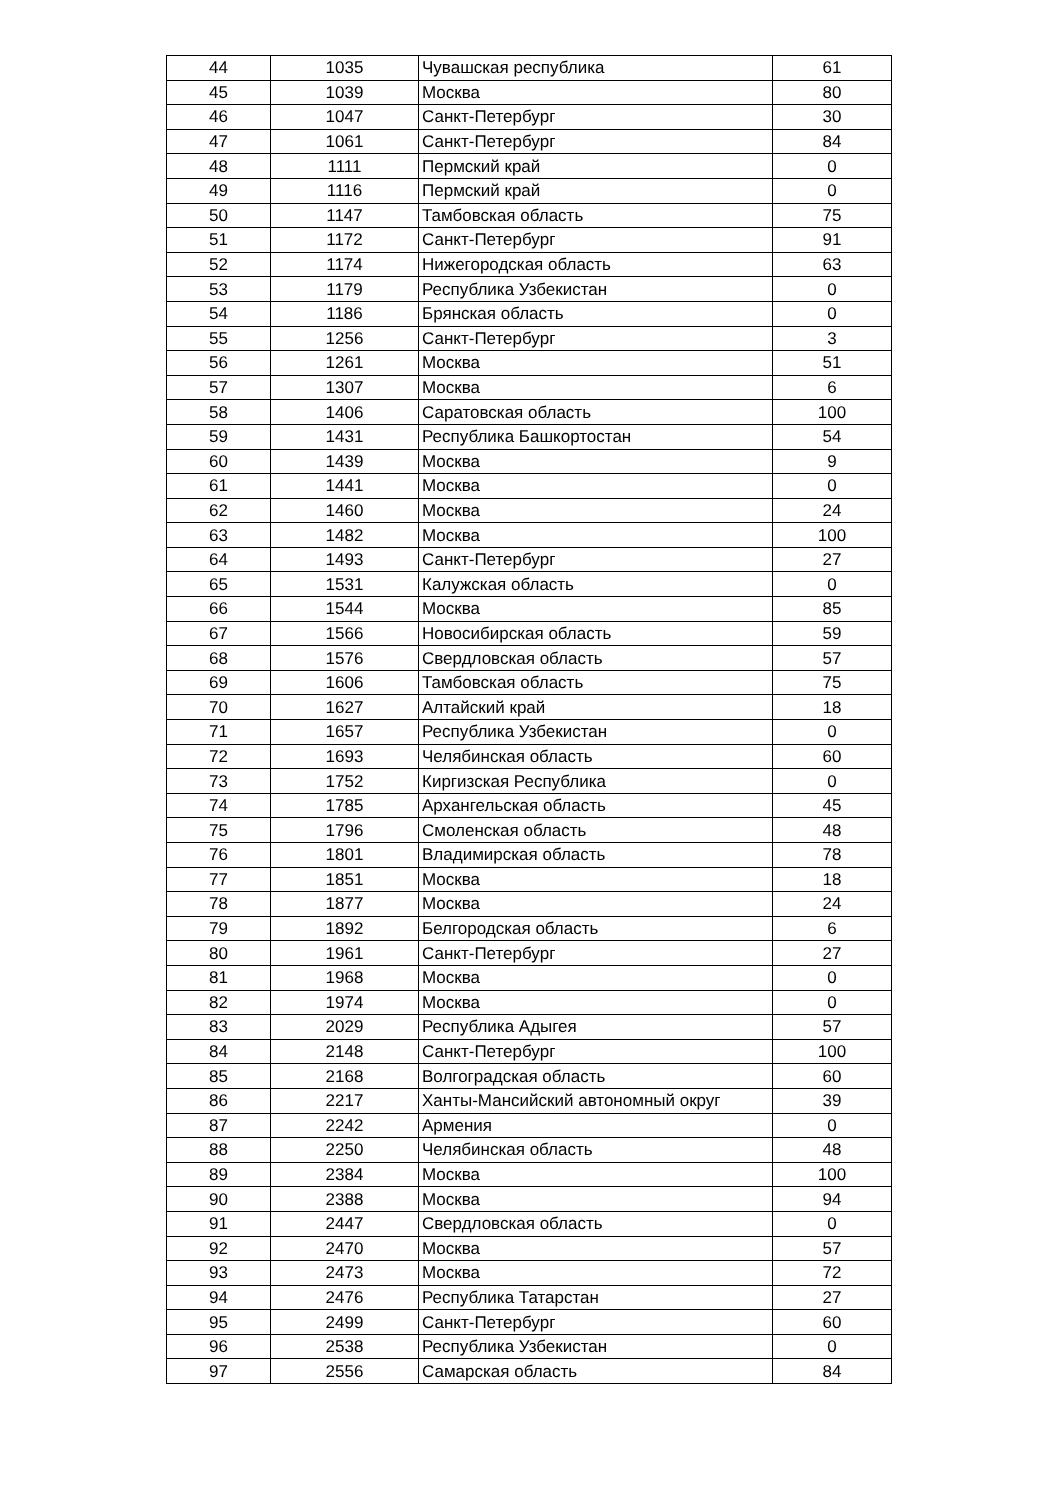| 44 | 1035 | Чувашская республика | 61 |
| 45 | 1039 | Москва | 80 |
| 46 | 1047 | Санкт-Петербург | 30 |
| 47 | 1061 | Санкт-Петербург | 84 |
| 48 | 1111 | Пермский край | 0 |
| 49 | 1116 | Пермский край | 0 |
| 50 | 1147 | Тамбовская область | 75 |
| 51 | 1172 | Санкт-Петербург | 91 |
| 52 | 1174 | Нижегородская область | 63 |
| 53 | 1179 | Республика Узбекистан | 0 |
| 54 | 1186 | Брянская область | 0 |
| 55 | 1256 | Санкт-Петербург | 3 |
| 56 | 1261 | Москва | 51 |
| 57 | 1307 | Москва | 6 |
| 58 | 1406 | Саратовская область | 100 |
| 59 | 1431 | Республика Башкортостан | 54 |
| 60 | 1439 | Москва | 9 |
| 61 | 1441 | Москва | 0 |
| 62 | 1460 | Москва | 24 |
| 63 | 1482 | Москва | 100 |
| 64 | 1493 | Санкт-Петербург | 27 |
| 65 | 1531 | Калужская область | 0 |
| 66 | 1544 | Москва | 85 |
| 67 | 1566 | Новосибирская область | 59 |
| 68 | 1576 | Свердловская область | 57 |
| 69 | 1606 | Тамбовская область | 75 |
| 70 | 1627 | Алтайский край | 18 |
| 71 | 1657 | Республика Узбекистан | 0 |
| 72 | 1693 | Челябинская область | 60 |
| 73 | 1752 | Киргизская Республика | 0 |
| 74 | 1785 | Архангельская область | 45 |
| 75 | 1796 | Смоленская область | 48 |
| 76 | 1801 | Владимирская область | 78 |
| 77 | 1851 | Москва | 18 |
| 78 | 1877 | Москва | 24 |
| 79 | 1892 | Белгородская область | 6 |
| 80 | 1961 | Санкт-Петербург | 27 |
| 81 | 1968 | Москва | 0 |
| 82 | 1974 | Москва | 0 |
| 83 | 2029 | Республика Адыгея | 57 |
| 84 | 2148 | Санкт-Петербург | 100 |
| 85 | 2168 | Волгоградская область | 60 |
| 86 | 2217 | Ханты-Мансийский автономный округ | 39 |
| 87 | 2242 | Армения | 0 |
| 88 | 2250 | Челябинская область | 48 |
| 89 | 2384 | Москва | 100 |
| 90 | 2388 | Москва | 94 |
| 91 | 2447 | Свердловская область | 0 |
| 92 | 2470 | Москва | 57 |
| 93 | 2473 | Москва | 72 |
| 94 | 2476 | Республика Татарстан | 27 |
| 95 | 2499 | Санкт-Петербург | 60 |
| 96 | 2538 | Республика Узбекистан | 0 |
| 97 | 2556 | Самарская область | 84 |